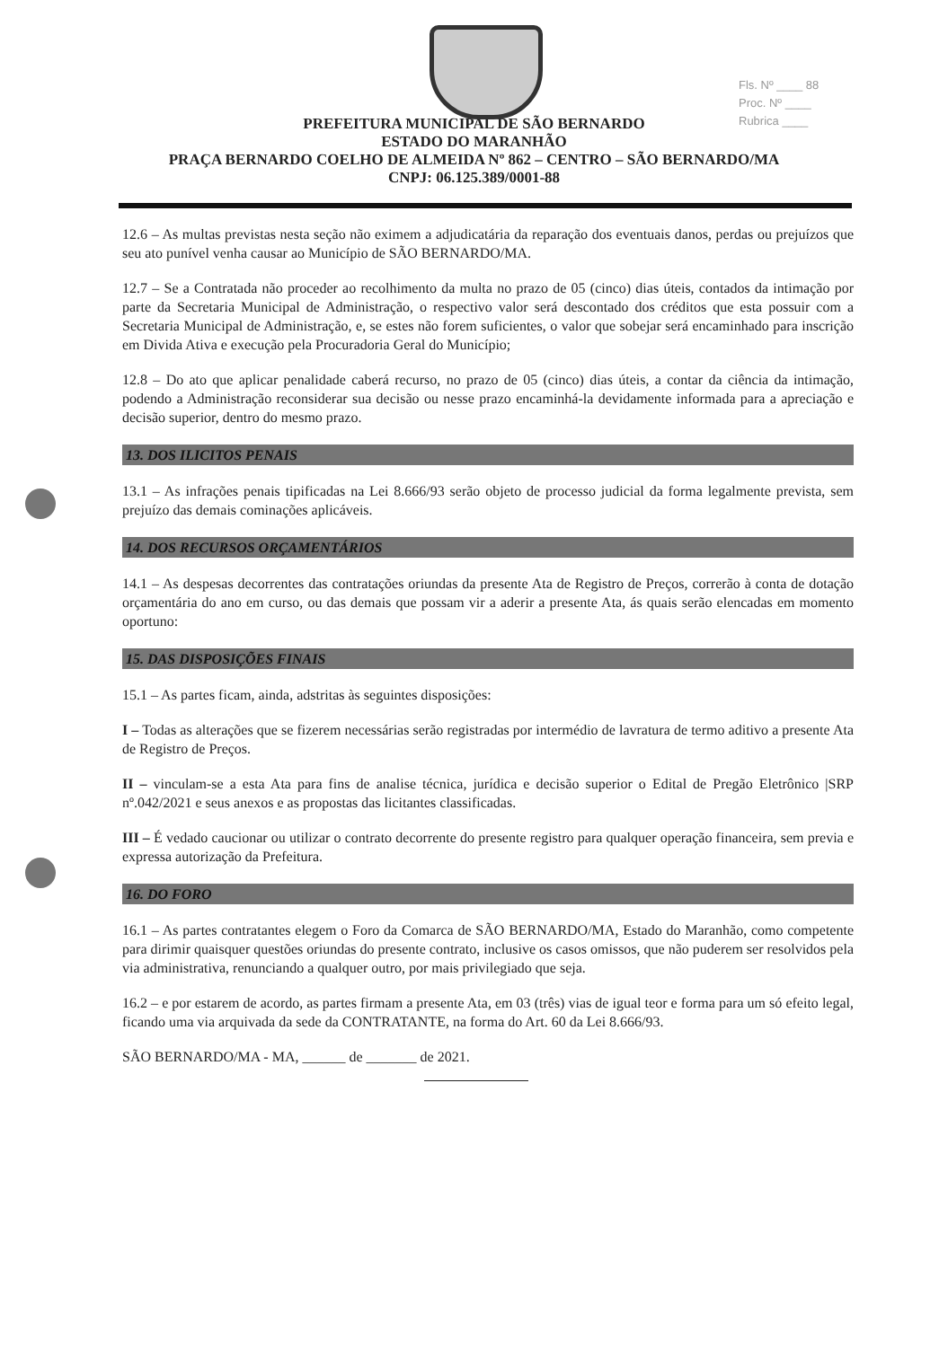Fls. Nº ____ 88
Proc. Nº ____
Rubrica ____
PREFEITURA MUNICIPAL DE SÃO BERNARDO
ESTADO DO MARANHÃO
PRAÇA BERNARDO COELHO DE ALMEIDA Nº 862 – CENTRO – SÃO BERNARDO/MA
CNPJ: 06.125.389/0001-88
12.6 – As multas previstas nesta seção não eximem a adjudicatária da reparação dos eventuais danos, perdas ou prejuízos que seu ato punível venha causar ao Município de SÃO BERNARDO/MA.
12.7 – Se a Contratada não proceder ao recolhimento da multa no prazo de 05 (cinco) dias úteis, contados da intimação por parte da Secretaria Municipal de Administração, o respectivo valor será descontado dos créditos que esta possuir com a Secretaria Municipal de Administração, e, se estes não forem suficientes, o valor que sobejar será encaminhado para inscrição em Divida Ativa e execução pela Procuradoria Geral do Município;
12.8 – Do ato que aplicar penalidade caberá recurso, no prazo de 05 (cinco) dias úteis, a contar da ciência da intimação, podendo a Administração reconsiderar sua decisão ou nesse prazo encaminhá-la devidamente informada para a apreciação e decisão superior, dentro do mesmo prazo.
13. DOS ILICITOS PENAIS
13.1 – As infrações penais tipificadas na Lei 8.666/93 serão objeto de processo judicial da forma legalmente prevista, sem prejuízo das demais cominações aplicáveis.
14. DOS RECURSOS ORÇAMENTÁRIOS
14.1 – As despesas decorrentes das contratações oriundas da presente Ata de Registro de Preços, correrão à conta de dotação orçamentária do ano em curso, ou das demais que possam vir a aderir a presente Ata, ás quais serão elencadas em momento oportuno:
15. DAS DISPOSIÇÕES FINAIS
15.1 – As partes ficam, ainda, adstritas às seguintes disposições:
I – Todas as alterações que se fizerem necessárias serão registradas por intermédio de lavratura de termo aditivo a presente Ata de Registro de Preços.
II – vinculam-se a esta Ata para fins de analise técnica, jurídica e decisão superior o Edital de Pregão Eletrônico |SRP nº.042/2021 e seus anexos e as propostas das licitantes classificadas.
III – É vedado caucionar ou utilizar o contrato decorrente do presente registro para qualquer operação financeira, sem previa e expressa autorização da Prefeitura.
16. DO FORO
16.1 – As partes contratantes elegem o Foro da Comarca de SÃO BERNARDO/MA, Estado do Maranhão, como competente para dirimir quaisquer questões oriundas do presente contrato, inclusive os casos omissos, que não puderem ser resolvidos pela via administrativa, renunciando a qualquer outro, por mais privilegiado que seja.
16.2 – e por estarem de acordo, as partes firmam a presente Ata, em 03 (três) vias de igual teor e forma para um só efeito legal, ficando uma via arquivada da sede da CONTRATANTE, na forma do Art. 60 da Lei 8.666/93.
SÃO BERNARDO/MA - MA, ______ de _______ de 2021.